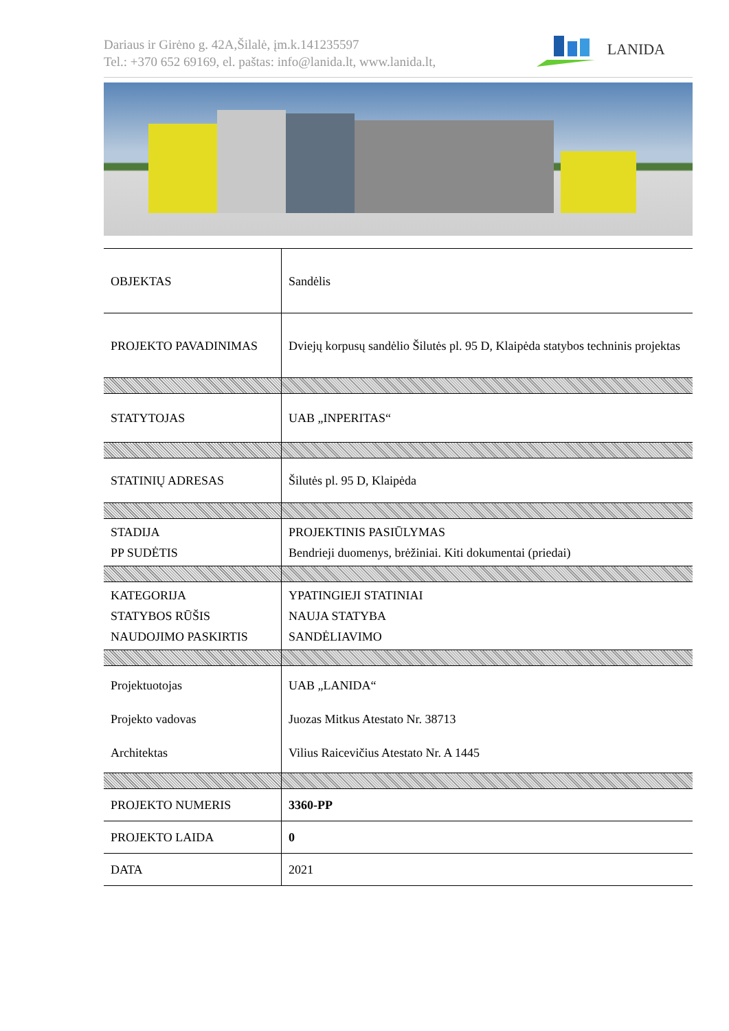Dariaus ir Girėno g. 42A,Šilalė, įm.k.141235597
Tel.: +370 652 69169, el. paštas: info@lanida.lt, www.lanida.lt,
LANIDA
| OBJEKTAS | Sandėlis |
| PROJEKTO PAVADINIMAS | Dviejų korpusų sandėlio Šilutės pl. 95 D, Klaipėda statybos techninis projektas |
| STATYTOJAS | UAB „INPERITAS“ |
| STATINIŲ ADRESAS | Šilutės pl. 95 D, Klaipėda |
| STADIJA PP SUDĖTIS | PROJEKTINIS PASIŪLYMAS Bendrieji duomenys, brėžiniai. Kiti dokumentai (priedai) |
| KATEGORIJA STATYBOS RŪŠIS NAUDOJIMO PASKIRTIS | YPATINGIEJI STATINIAI NAUJA STATYBA SANDĖLIAVIMO |
| Projektuotojas Projekto vadovas Architektas | UAB „LANIDA“ Juozas Mitkus Atestato Nr. 38713 Vilius Raicevičius Atestato Nr. A 1445 |
| PROJEKTO NUMERIS | 3360-PP |
| PROJEKTO LAIDA | 0 |
| DATA | 2021 |